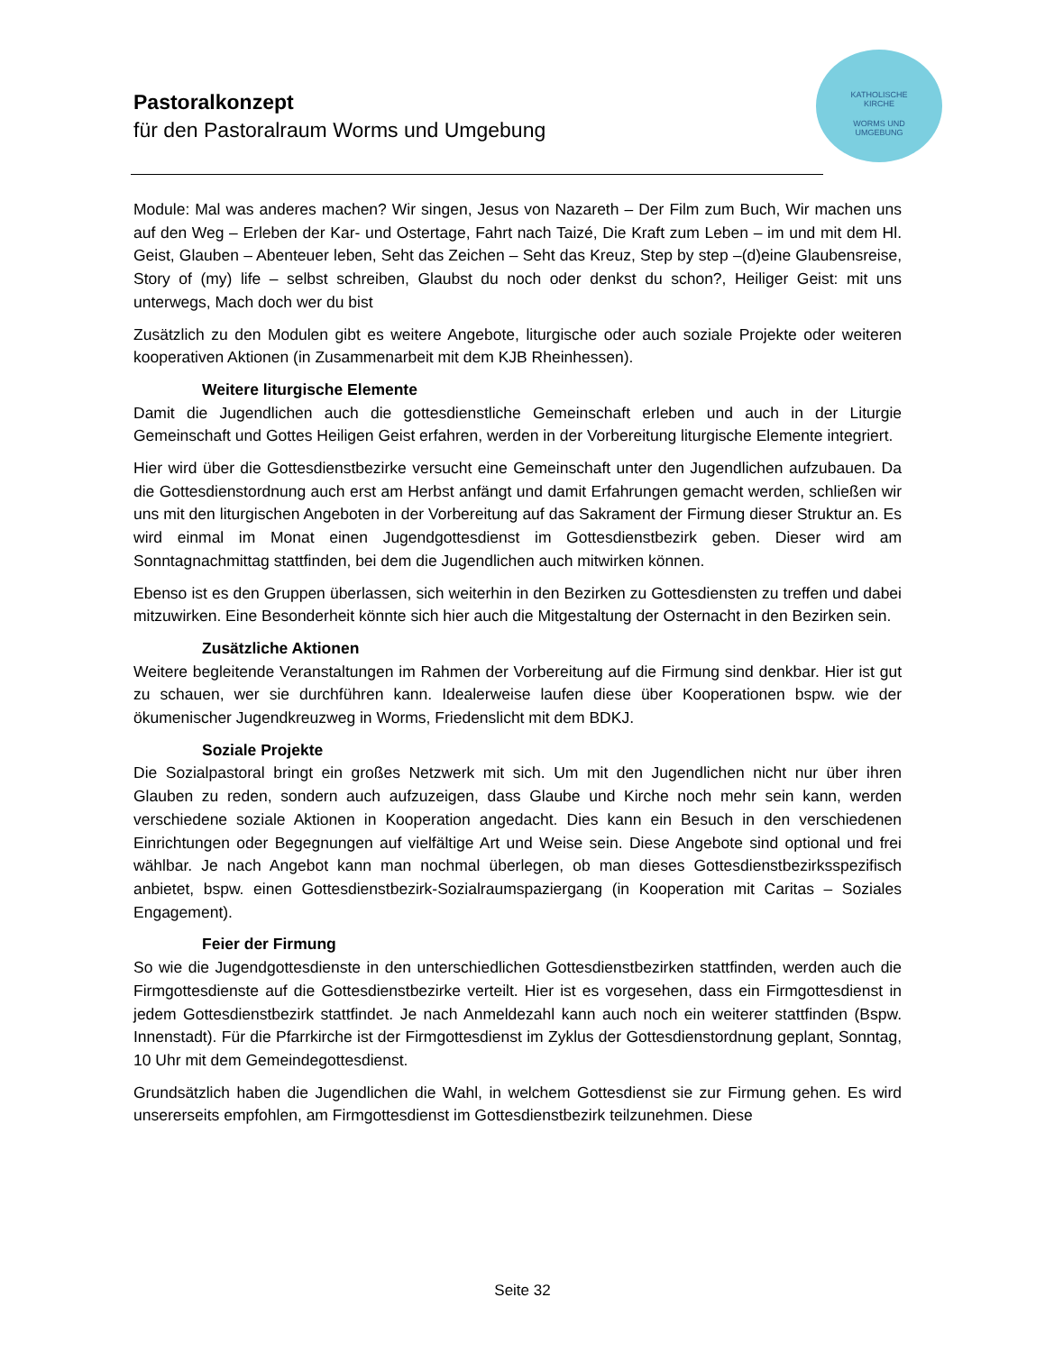Pastoralkonzept
für den Pastoralraum Worms und Umgebung
KATHOLISCHE
KIRCHE
WORMS UND
UMGEBUNG
Module: Mal was anderes machen? Wir singen, Jesus von Nazareth – Der Film zum Buch, Wir machen uns auf den Weg – Erleben der Kar- und Ostertage, Fahrt nach Taizé, Die Kraft zum Leben – im und mit dem Hl. Geist, Glauben – Abenteuer leben, Seht das Zeichen – Seht das Kreuz, Step by step –(d)eine Glaubensreise, Story of (my) life – selbst schreiben, Glaubst du noch oder denkst du schon?, Heiliger Geist: mit uns unterwegs, Mach doch wer du bist
Zusätzlich zu den Modulen gibt es weitere Angebote, liturgische oder auch soziale Projekte oder weiteren kooperativen Aktionen (in Zusammenarbeit mit dem KJB Rheinhessen).
Weitere liturgische Elemente
Damit die Jugendlichen auch die gottesdienstliche Gemeinschaft erleben und auch in der Liturgie Gemeinschaft und Gottes Heiligen Geist erfahren, werden in der Vorbereitung liturgische Elemente integriert.
Hier wird über die Gottesdienstbezirke versucht eine Gemeinschaft unter den Jugendlichen aufzubauen. Da die Gottesdienstordnung auch erst am Herbst anfängt und damit Erfahrungen gemacht werden, schließen wir uns mit den liturgischen Angeboten in der Vorbereitung auf das Sakrament der Firmung dieser Struktur an. Es wird einmal im Monat einen Jugendgottesdienst im Gottesdienstbezirk geben. Dieser wird am Sonntagnachmittag stattfinden, bei dem die Jugendlichen auch mitwirken können.
Ebenso ist es den Gruppen überlassen, sich weiterhin in den Bezirken zu Gottesdiensten zu treffen und dabei mitzuwirken. Eine Besonderheit könnte sich hier auch die Mitgestaltung der Osternacht in den Bezirken sein.
Zusätzliche Aktionen
Weitere begleitende Veranstaltungen im Rahmen der Vorbereitung auf die Firmung sind denkbar. Hier ist gut zu schauen, wer sie durchführen kann. Idealerweise laufen diese über Kooperationen bspw. wie der ökumenischer Jugendkreuzweg in Worms, Friedenslicht mit dem BDKJ.
Soziale Projekte
Die Sozialpastoral bringt ein großes Netzwerk mit sich. Um mit den Jugendlichen nicht nur über ihren Glauben zu reden, sondern auch aufzuzeigen, dass Glaube und Kirche noch mehr sein kann, werden verschiedene soziale Aktionen in Kooperation angedacht. Dies kann ein Besuch in den verschiedenen Einrichtungen oder Begegnungen auf vielfältige Art und Weise sein. Diese Angebote sind optional und frei wählbar. Je nach Angebot kann man nochmal überlegen, ob man dieses Gottesdienstbezirksspezifisch anbietet, bspw. einen Gottesdienstbezirk-Sozialraumspaziergang (in Kooperation mit Caritas – Soziales Engagement).
Feier der Firmung
So wie die Jugendgottesdienste in den unterschiedlichen Gottesdienstbezirken stattfinden, werden auch die Firmgottesdienste auf die Gottesdienstbezirke verteilt. Hier ist es vorgesehen, dass ein Firmgottesdienst in jedem Gottesdienstbezirk stattfindet. Je nach Anmeldezahl kann auch noch ein weiterer stattfinden (Bspw. Innenstadt). Für die Pfarrkirche ist der Firmgottesdienst im Zyklus der Gottesdienstordnung geplant, Sonntag, 10 Uhr mit dem Gemeindegottesdienst.
Grundsätzlich haben die Jugendlichen die Wahl, in welchem Gottesdienst sie zur Firmung gehen. Es wird unsererseits empfohlen, am Firmgottesdienst im Gottesdienstbezirk teilzunehmen. Diese
Seite 32